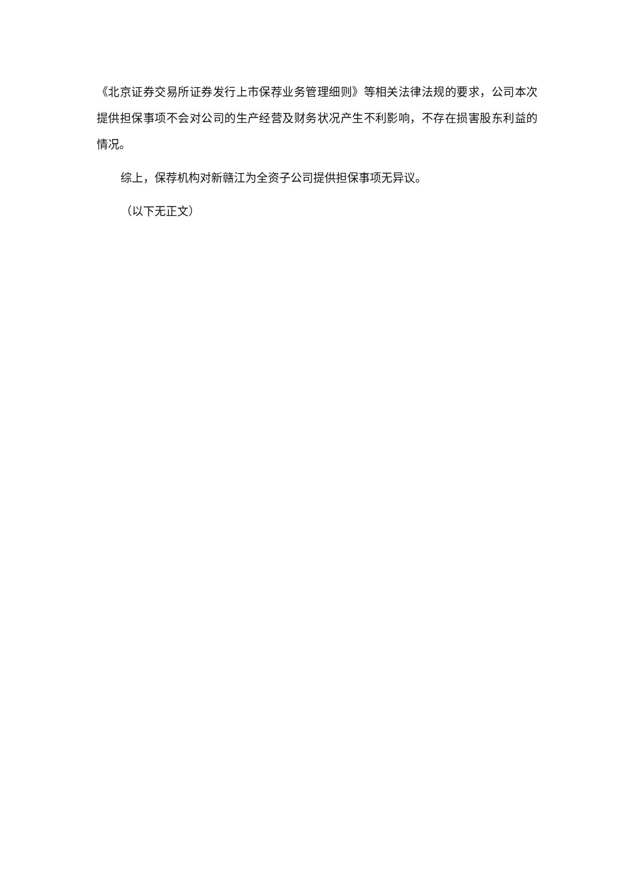《北京证券交易所证券发行上市保荐业务管理细则》等相关法律法规的要求，公司本次提供担保事项不会对公司的生产经营及财务状况产生不利影响，不存在损害股东利益的情况。
综上，保荐机构对新赣江为全资子公司提供担保事项无异议。
（以下无正文）